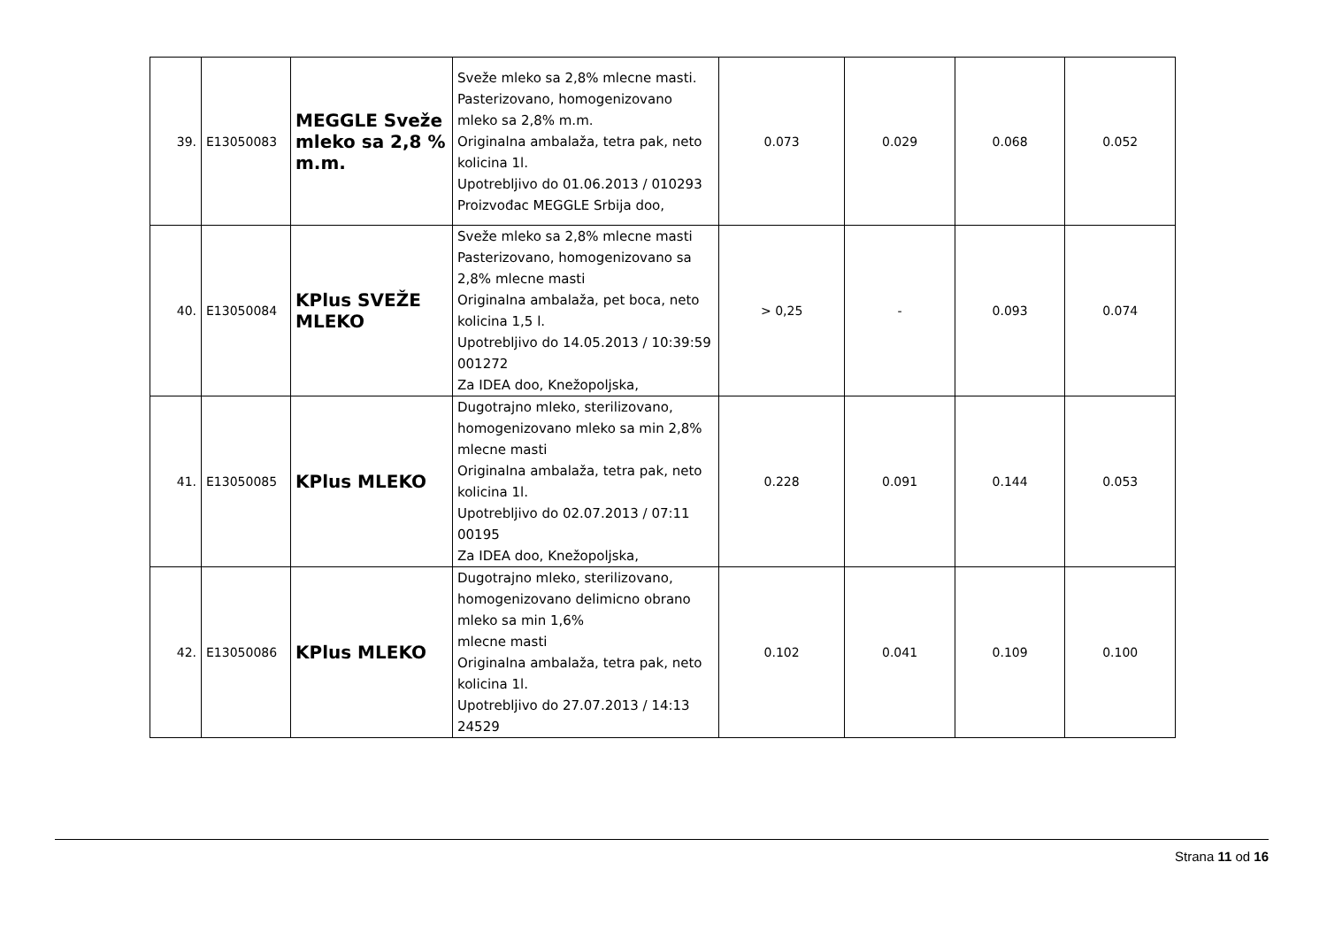| 39. | E13050083 | MEGGLE Sveže mleko sa 2,8 % m.m. | Sveže mleko sa 2,8% mlecne masti. Pasterizovano, homogenizovano mleko sa 2,8% m.m. Originalna ambalaža, tetra pak, neto kolicina 1l. Upotrebljivo do 01.06.2013 / 010293 Proizvođac MEGGLE Srbija doo, | 0.073 | 0.029 | 0.068 | 0.052 |
| 40. | E13050084 | KPlus SVEŽE MLEKO | Sveže mleko sa 2,8% mlecne masti Pasterizovano, homogenizovano sa 2,8% mlecne masti Originalna ambalaža, pet boca, neto kolicina 1,5 l. Upotrebljivo do 14.05.2013 / 10:39:59 001272 Za IDEA doo, Knežopoljska, | > 0,25 | - | 0.093 | 0.074 |
| 41. | E13050085 | KPlus MLEKO | Dugotrajno mleko, sterilizovano, homogenizovano mleko sa min 2,8% mlecne masti Originalna ambalaža, tetra pak, neto kolicina 1l. Upotrebljivo do 02.07.2013 / 07:11 00195 Za IDEA doo, Knežopoljska, | 0.228 | 0.091 | 0.144 | 0.053 |
| 42. | E13050086 | KPlus MLEKO | Dugotrajno mleko, sterilizovano, homogenizovano delimicno obrano mleko sa min 1,6% mlecne masti Originalna ambalaža, tetra pak, neto kolicina 1l. Upotrebljivo do 27.07.2013 / 14:13 24529 | 0.102 | 0.041 | 0.109 | 0.100 |
Strana 11 od 16